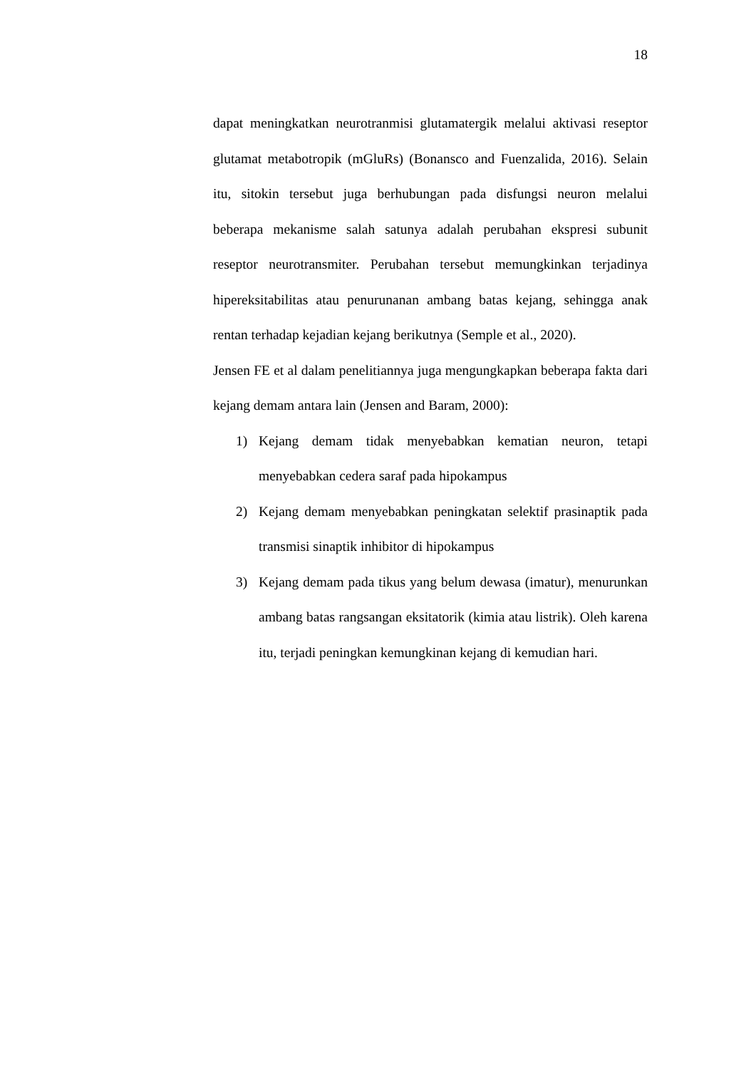18
dapat meningkatkan neurotranmisi glutamatergik melalui aktivasi reseptor glutamat metabotropik (mGluRs) (Bonansco and Fuenzalida, 2016). Selain itu, sitokin tersebut juga berhubungan pada disfungsi neuron melalui beberapa mekanisme salah satunya adalah perubahan ekspresi subunit reseptor neurotransmiter. Perubahan tersebut memungkinkan terjadinya hipereksitabilitas atau penurunanan ambang batas kejang, sehingga anak rentan terhadap kejadian kejang berikutnya (Semple et al., 2020).
Jensen FE et al dalam penelitiannya juga mengungkapkan beberapa fakta dari kejang demam antara lain (Jensen and Baram, 2000):
1) Kejang demam tidak menyebabkan kematian neuron, tetapi menyebabkan cedera saraf pada hipokampus
2) Kejang demam menyebabkan peningkatan selektif prasinaptik pada transmisi sinaptik inhibitor di hipokampus
3) Kejang demam pada tikus yang belum dewasa (imatur), menurunkan ambang batas rangsangan eksitatorik (kimia atau listrik). Oleh karena itu, terjadi peningkan kemungkinan kejang di kemudian hari.